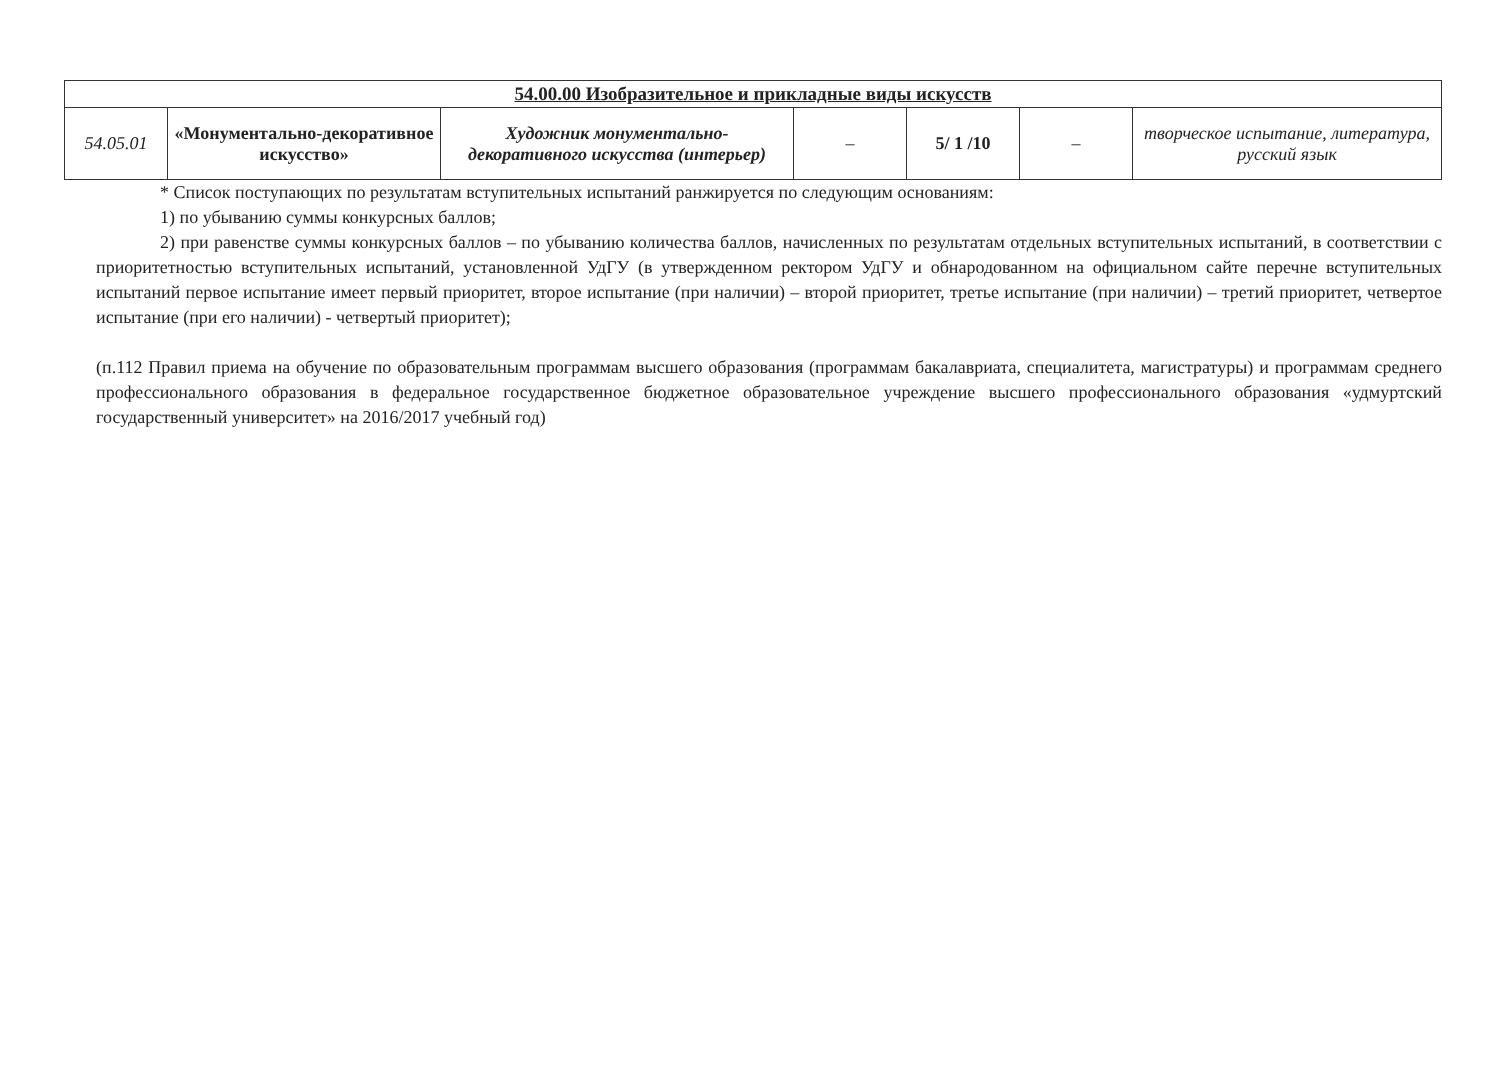| 54.00.00 Изобразительное и прикладные виды искусств | | | | | | |
| --- | --- | --- | --- | --- | --- | --- |
| 54.05.01 | «Монументально-декоративное искусство» | Художник монументально-декоративного искусства (интерьер) | – | 5/ 1 /10 | – | творческое испытание, литература, русский язык |
* Список поступающих по результатам вступительных испытаний ранжируется по следующим основаниям:
1) по убыванию суммы конкурсных баллов;
2) при равенстве суммы конкурсных баллов – по убыванию количества баллов, начисленных по результатам отдельных вступительных испытаний, в соответствии с приоритетностью вступительных испытаний, установленной УдГУ (в утвержденном ректором УдГУ и обнародованном на официальном сайте перечне вступительных испытаний первое испытание имеет первый приоритет, второе испытание (при наличии) – второй приоритет, третье испытание (при наличии) – третий приоритет, четвертое испытание (при его наличии) - четвертый приоритет);
(п.112 Правил приема на обучение по образовательным программам высшего образования (программам бакалавриата, специалитета, магистратуры) и программам среднего профессионального образования в федеральное государственное бюджетное образовательное учреждение высшего профессионального образования «удмуртский государственный университет» на 2016/2017 учебный год)